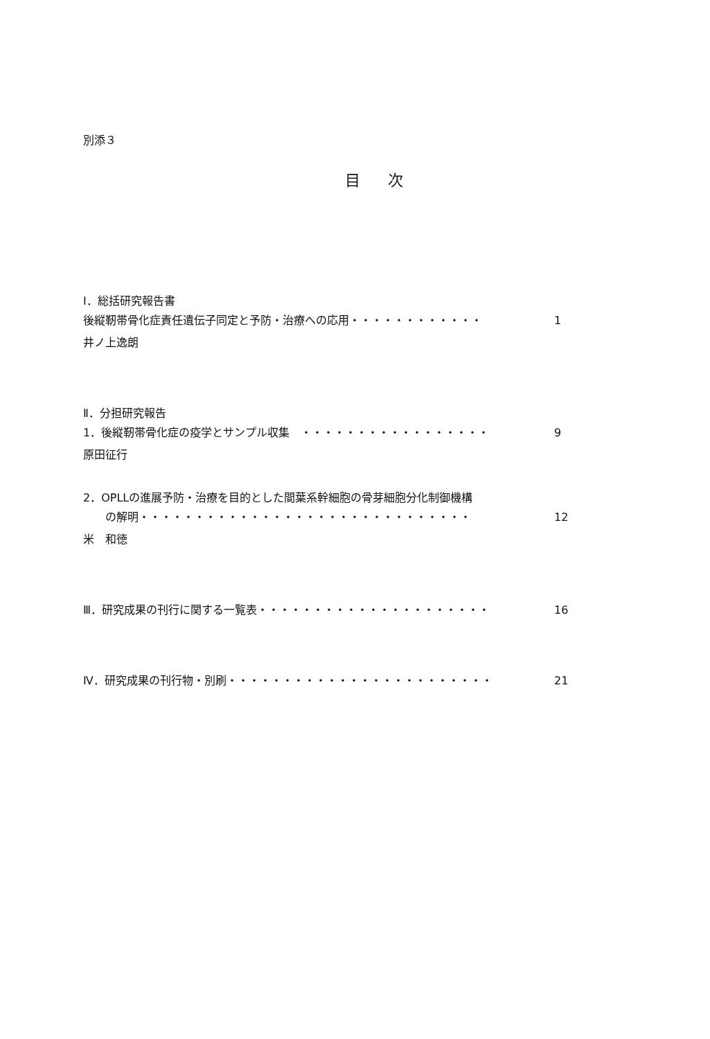別添３
目次
Ⅰ．総括研究報告書
後縦靭帯骨化症責任遺伝子同定と予防・治療への応用・・・・・・・・・・・・ 1
井ノ上逸朗
Ⅱ．分担研究報告
1．後縦靭帯骨化症の疫学とサンプル収集　・・・・・・・・・・・・・・・・・ 9
原田征行
2．OPLLの進展予防・治療を目的とした間葉系幹細胞の骨芽細胞分化制御機構
　　の解明・・・・・・・・・・・・・・・・・・・・・・・・・・・・・・ 12
米　和徳
Ⅲ．研究成果の刊行に関する一覧表・・・・・・・・・・・・・・・・・・・・・ 16
Ⅳ．研究成果の刊行物・別刷・・・・・・・・・・・・・・・・・・・・・・・・ 21